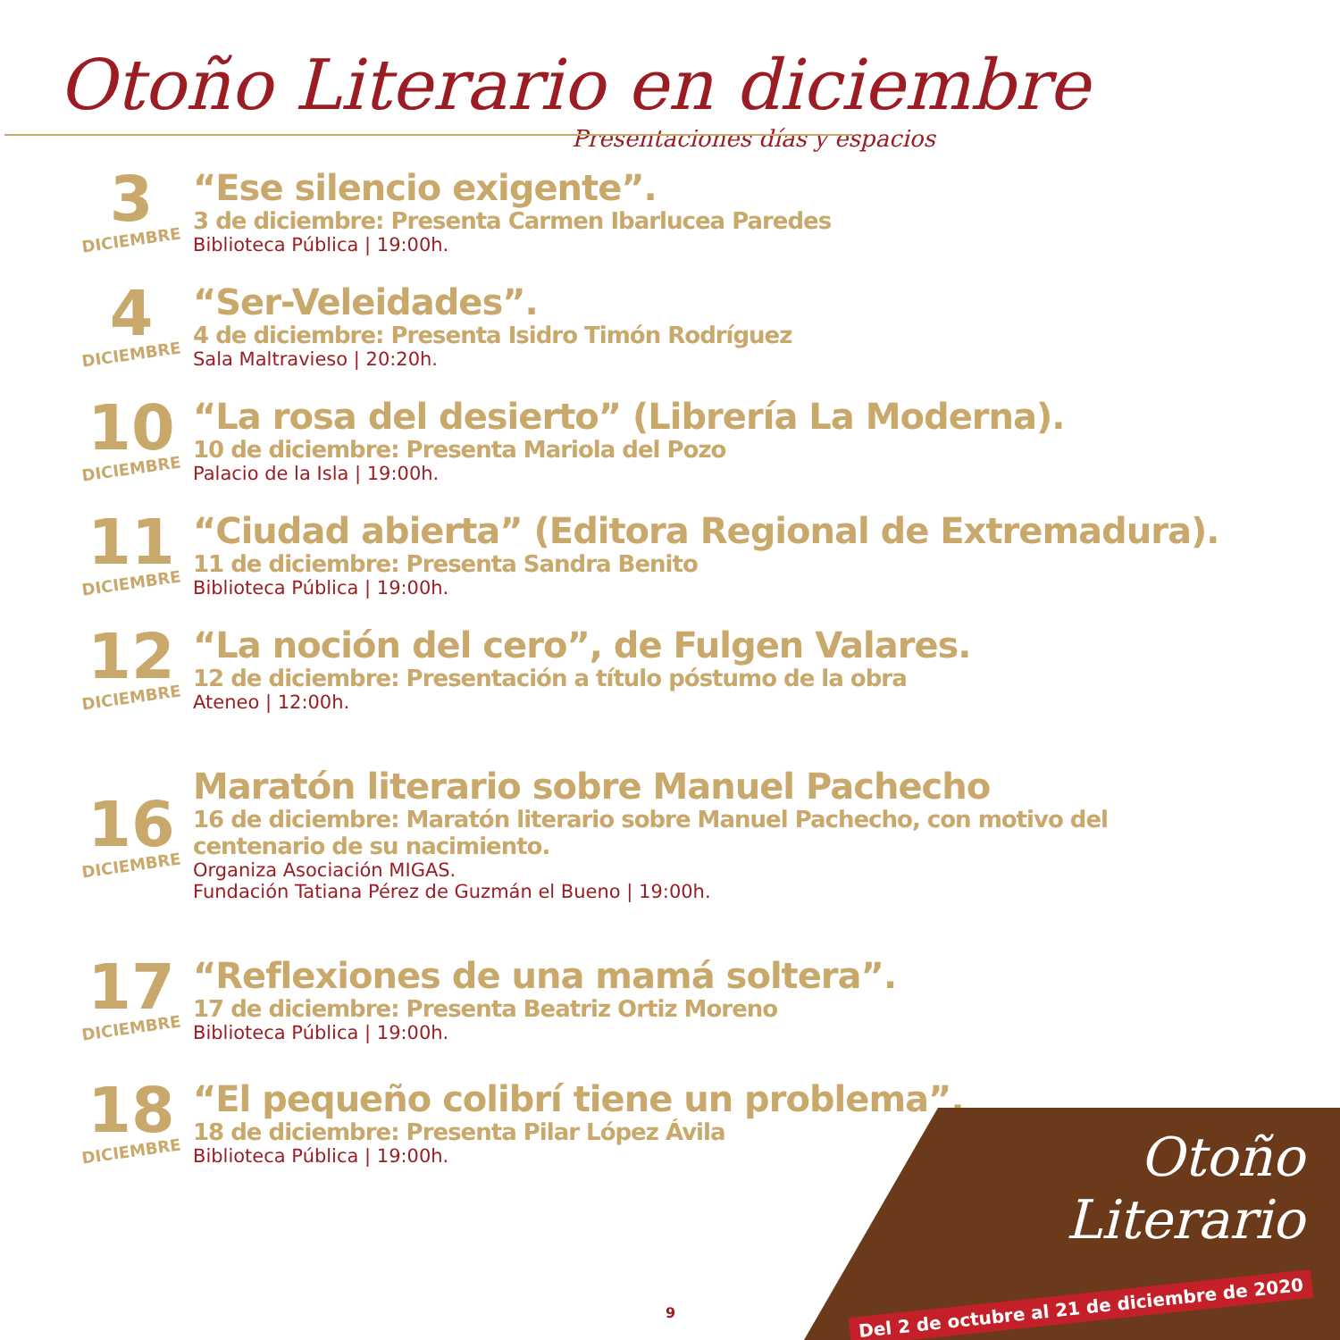Otoño Literario en diciembre
Presentaciones días y espacios
3
DICIEMBRE
“Ese silencio exigente”.
3 de diciembre: Presenta Carmen Ibarlucea Paredes
Biblioteca Pública | 19:00h.
4
DICIEMBRE
“Ser-Veleidades”.
4 de diciembre: Presenta Isidro Timón Rodríguez
Sala Maltravieso | 20:20h.
10
DICIEMBRE
“La rosa del desierto” (Librería La Moderna).
10 de diciembre: Presenta Mariola del Pozo
Palacio de la Isla | 19:00h.
11
DICIEMBRE
“Ciudad abierta” (Editora Regional de Extremadura).
11 de diciembre: Presenta Sandra Benito
Biblioteca Pública | 19:00h.
12
DICIEMBRE
“La noción del cero”, de Fulgen Valares.
12 de diciembre: Presentación a título póstumo de la obra
Ateneo | 12:00h.
16
DICIEMBRE
Maratón literario sobre Manuel Pachecho
16 de diciembre: Maratón literario sobre Manuel Pachecho, con motivo del
centenario de su nacimiento.
Organiza Asociación MIGAS.
Fundación Tatiana Pérez de Guzmán el Bueno | 19:00h.
17
DICIEMBRE
“Reflexiones de una mamá soltera”.
17 de diciembre: Presenta Beatriz Ortiz Moreno
Biblioteca Pública | 19:00h.
18
DICIEMBRE
“El pequeño colibrí tiene un problema”.
18 de diciembre: Presenta Pilar López Ávila
Biblioteca Pública | 19:00h.
9
Otoño
Literario
Del 2 de octubre al 21 de diciembre de 2020